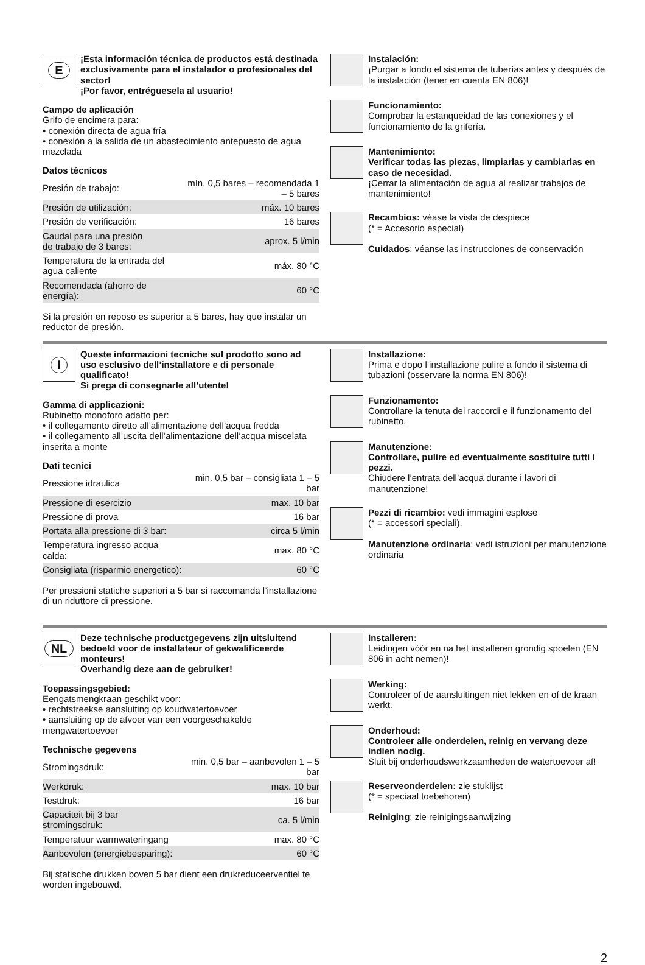E
¡Esta información técnica de productos está destinada exclusivamente para el instalador o profesionales del sector!
¡Por favor, entréguesela al usuario!
Campo de aplicación
Grifo de encimera para:
• conexión directa de agua fría
• conexión a la salida de un abastecimiento antepuesto de agua mezclada
Datos técnicos
| Presión de trabajo: | mín. 0,5 bares – recomendada 1 – 5 bares |
| Presión de utilización: | máx. 10 bares |
| Presión de verificación: | 16 bares |
| Caudal para una presión de trabajo de 3 bares: | aprox. 5 l/min |
| Temperatura de la entrada del agua caliente | máx. 80 °C |
| Recomendada (ahorro de energía): | 60 °C |
Si la presión en reposo es superior a 5 bares, hay que instalar un reductor de presión.
Instalación:
¡Purgar a fondo el sistema de tuberías antes y después de la instalación (tener en cuenta EN 806)!
Funcionamiento:
Comprobar la estanqueidad de las conexiones y el funcionamiento de la grifería.
Mantenimiento:
Verificar todas las piezas, limpiarlas y cambiarlas en caso de necesidad.
¡Cerrar la alimentación de agua al realizar trabajos de mantenimiento!
Recambios: véase la vista de despiece
(* = Accesorio especial)
Cuidados: véanse las instrucciones de conservación
I
Queste informazioni tecniche sul prodotto sono ad uso esclusivo dell’installatore e di personale qualificato!
Si prega di consegnarle all’utente!
Gamma di applicazioni:
Rubinetto monoforo adatto per:
• il collegamento diretto all’alimentazione dell’acqua fredda
• il collegamento all’uscita dell’alimentazione dell’acqua miscelata inserita a monte
Dati tecnici
| Pressione idraulica | min. 0,5 bar – consigliata 1 – 5 bar |
| Pressione di esercizio | max. 10 bar |
| Pressione di prova | 16 bar |
| Portata alla pressione di 3 bar: | circa 5 l/min |
| Temperatura ingresso acqua calda: | max. 80 °C |
| Consigliata (risparmio energetico): | 60 °C |
Per pressioni statiche superiori a 5 bar si raccomanda l’installazione di un riduttore di pressione.
Installazione:
Prima e dopo l’installazione pulire a fondo il sistema di tubazioni (osservare la norma EN 806)!
Funzionamento:
Controllare la tenuta dei raccordi e il funzionamento del rubinetto.
Manutenzione:
Controllare, pulire ed eventualmente sostituire tutti i pezzi.
Chiudere l’entrata dell’acqua durante i lavori di manutenzione!
Pezzi di ricambio: vedi immagini esplose
(* = accessori speciali).
Manutenzione ordinaria: vedi istruzioni per manutenzione ordinaria
NL
Deze technische productgegevens zijn uitsluitend bedoeld voor de installateur of gekwalificeerde monteurs!
Overhandig deze aan de gebruiker!
Toepassingsgebied:
Eengatsmengkraan geschikt voor:
• rechtstreekse aansluiting op koudwatertoevoer
• aansluiting op de afvoer van een voorgeschakelde mengwatertoevoer
Technische gegevens
| Stromingsdruk: | min. 0,5 bar – aanbevolen 1 – 5 bar |
| Werkdruk: | max. 10 bar |
| Testdruk: | 16 bar |
| Capaciteit bij 3 bar stromingsdruk: | ca. 5 l/min |
| Temperatuur warmwateringang | max. 80 °C |
| Aanbevolen (energiebesparing): | 60 °C |
Bij statische drukken boven 5 bar dient een drukreduceerventiel te worden ingebouwd.
Installeren:
Leidingen vóór en na het installeren grondig spoelen (EN 806 in acht nemen)!
Werking:
Controleer of de aansluitingen niet lekken en of de kraan werkt.
Onderhoud:
Controleer alle onderdelen, reinig en vervang deze indien nodig.
Sluit bij onderhoudswerkzaamheden de watertoevoer af!
Reserveonderdelen: zie stuklijst
(* = speciaal toebehoren)
Reiniging: zie reinigingsaanwijzing
2